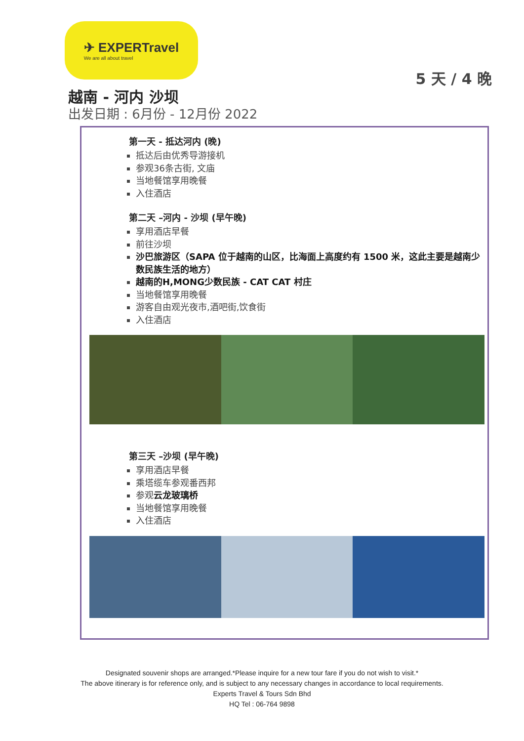✈ EXPERTravel
We are all about travel
5 天 / 4 晚
越南 - 河内 沙坝
出发日期 : 6月份 - 12月份 2022
第一天 - 抵达河内 (晚)
抵达后由优秀导游接机
参观36条古街, 文庙
当地餐馆享用晚餐
入住酒店
第二天 –河内 - 沙坝 (早午晚)
享用酒店早餐
前往沙坝
沙巴旅游区（SAPA 位于越南的山区，比海面上高度约有 1500 米，这此主要是越南少数民族生活的地方）
越南的H,MONG少数民族 - CAT CAT 村庄
当地餐馆享用晚餐
游客自由观光夜市,酒吧街,饮食街
入住酒店
第三天 –沙坝 (早午晚)
享用酒店早餐
乘塔缆车参观番西邦
参观云龙玻璃桥
当地餐馆享用晚餐
入住酒店
Designated souvenir shops are arranged.*Please inquire for a new tour fare if you do not wish to visit.*
The above itinerary is for reference only, and is subject to any necessary changes in accordance to local requirements.
Experts Travel & Tours Sdn Bhd
HQ Tel : 06-764 9898